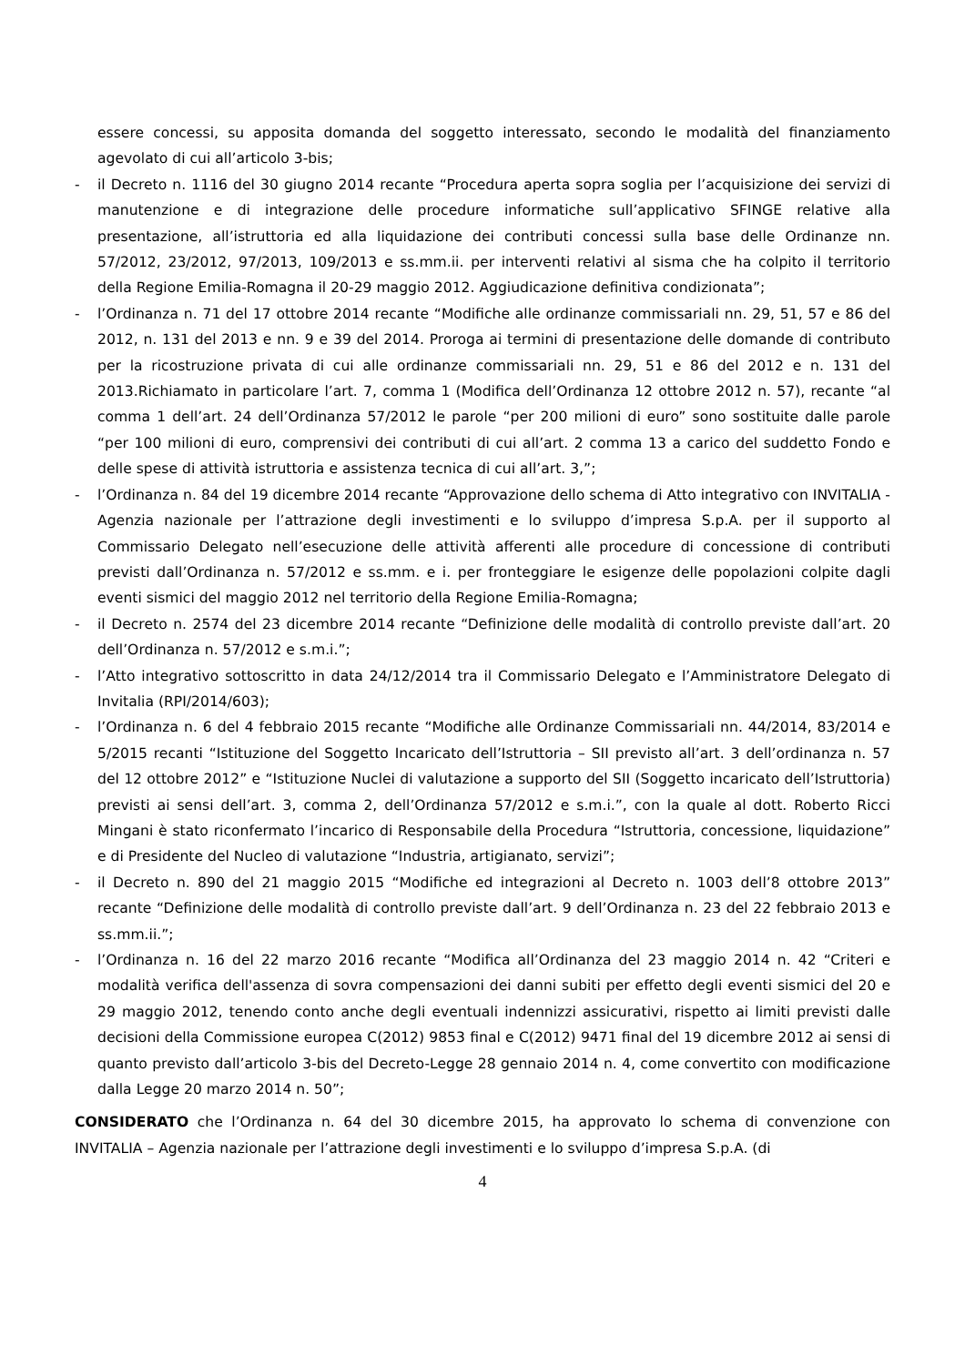essere concessi, su apposita domanda del soggetto interessato, secondo le modalità del finanziamento agevolato di cui all’articolo 3-bis;
- il Decreto n. 1116 del 30 giugno 2014 recante “Procedura aperta sopra soglia per l’acquisizione dei servizi di manutenzione e di integrazione delle procedure informatiche sull’applicativo SFINGE relative alla presentazione, all’istruttoria ed alla liquidazione dei contributi concessi sulla base delle Ordinanze nn. 57/2012, 23/2012, 97/2013, 109/2013 e ss.mm.ii. per interventi relativi al sisma che ha colpito il territorio della Regione Emilia-Romagna il 20-29 maggio 2012. Aggiudicazione definitiva condizionata”;
- l’Ordinanza n. 71 del 17 ottobre 2014 recante “Modifiche alle ordinanze commissariali nn. 29, 51, 57 e 86 del 2012, n. 131 del 2013 e nn. 9 e 39 del 2014. Proroga ai termini di presentazione delle domande di contributo per la ricostruzione privata di cui alle ordinanze commissariali nn. 29, 51 e 86 del 2012 e n. 131 del 2013.Richiamato in particolare l’art. 7, comma 1 (Modifica dell’Ordinanza 12 ottobre 2012 n. 57), recante “al comma 1 dell’art. 24 dell’Ordinanza 57/2012 le parole “per 200 milioni di euro” sono sostituite dalle parole “per 100 milioni di euro, comprensivi dei contributi di cui all’art. 2 comma 13 a carico del suddetto Fondo e delle spese di attività istruttoria e assistenza tecnica di cui all’art. 3,”;
- l’Ordinanza n. 84 del 19 dicembre 2014 recante “Approvazione dello schema di Atto integrativo con INVITALIA - Agenzia nazionale per l’attrazione degli investimenti e lo sviluppo d’impresa S.p.A. per il supporto al Commissario Delegato nell’esecuzione delle attività afferenti alle procedure di concessione di contributi previsti dall’Ordinanza n. 57/2012 e ss.mm. e i. per fronteggiare le esigenze delle popolazioni colpite dagli eventi sismici del maggio 2012 nel territorio della Regione Emilia-Romagna;
- il Decreto n. 2574 del 23 dicembre 2014 recante “Definizione delle modalità di controllo previste dall’art. 20 dell’Ordinanza n. 57/2012 e s.m.i.”;
- l’Atto integrativo sottoscritto in data 24/12/2014 tra il Commissario Delegato e l’Amministratore Delegato di Invitalia (RPI/2014/603);
- l’Ordinanza n. 6 del 4 febbraio 2015 recante “Modifiche alle Ordinanze Commissariali nn. 44/2014, 83/2014 e 5/2015 recanti “Istituzione del Soggetto Incaricato dell’Istruttoria – SII previsto all’art. 3 dell’ordinanza n. 57 del 12 ottobre 2012” e “Istituzione Nuclei di valutazione a supporto del SII (Soggetto incaricato dell’Istruttoria) previsti ai sensi dell’art. 3, comma 2, dell’Ordinanza 57/2012 e s.m.i.”, con la quale al dott. Roberto Ricci Mingani è stato riconfermato l’incarico di Responsabile della Procedura “Istruttoria, concessione, liquidazione” e di Presidente del Nucleo di valutazione “Industria, artigianato, servizi”;
- il Decreto n. 890 del 21 maggio 2015 “Modifiche ed integrazioni al Decreto n. 1003 dell’8 ottobre 2013” recante “Definizione delle modalità di controllo previste dall’art. 9 dell’Ordinanza n. 23 del 22 febbraio 2013 e ss.mm.ii.”;
- l’Ordinanza n. 16 del 22 marzo 2016 recante “Modifica all’Ordinanza del 23 maggio 2014 n. 42 “Criteri e modalità verifica dell'assenza di sovra compensazioni dei danni subiti per effetto degli eventi sismici del 20 e 29 maggio 2012, tenendo conto anche degli eventuali indennizzi assicurativi, rispetto ai limiti previsti dalle decisioni della Commissione europea C(2012) 9853 final e C(2012) 9471 final del 19 dicembre 2012 ai sensi di quanto previsto dall’articolo 3-bis del Decreto-Legge 28 gennaio 2014 n. 4, come convertito con modificazione dalla Legge 20 marzo 2014 n. 50”;
CONSIDERATO che l’Ordinanza n. 64 del 30 dicembre 2015, ha approvato lo schema di convenzione con INVITALIA – Agenzia nazionale per l’attrazione degli investimenti e lo sviluppo d’impresa S.p.A. (di
4